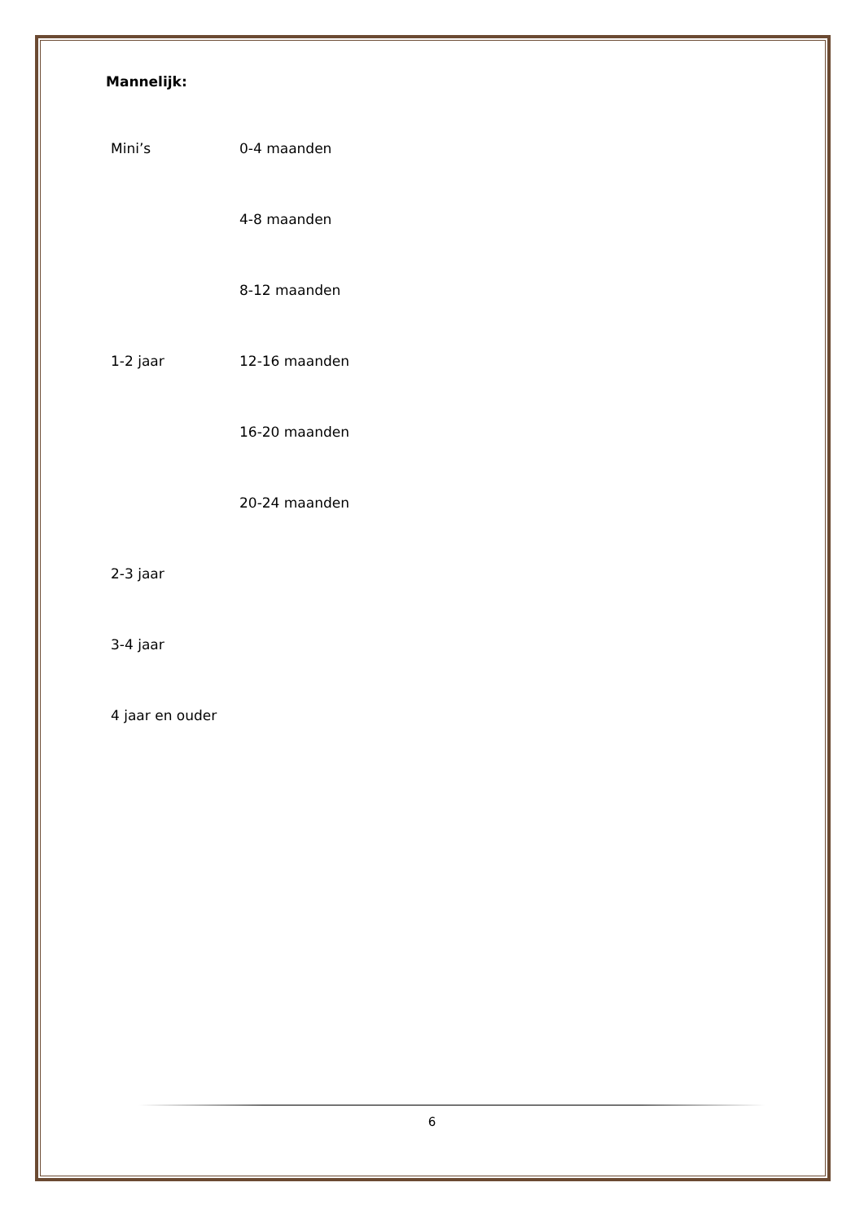Mannelijk:
| Mini’s | 0-4 maanden |
| | 4-8 maanden |
| | 8-12 maanden |
| 1-2 jaar | 12-16 maanden |
| | 16-20 maanden |
| | 20-24 maanden |
| 2-3 jaar | |
| 3-4 jaar | |
| 4 jaar en ouder | |
6